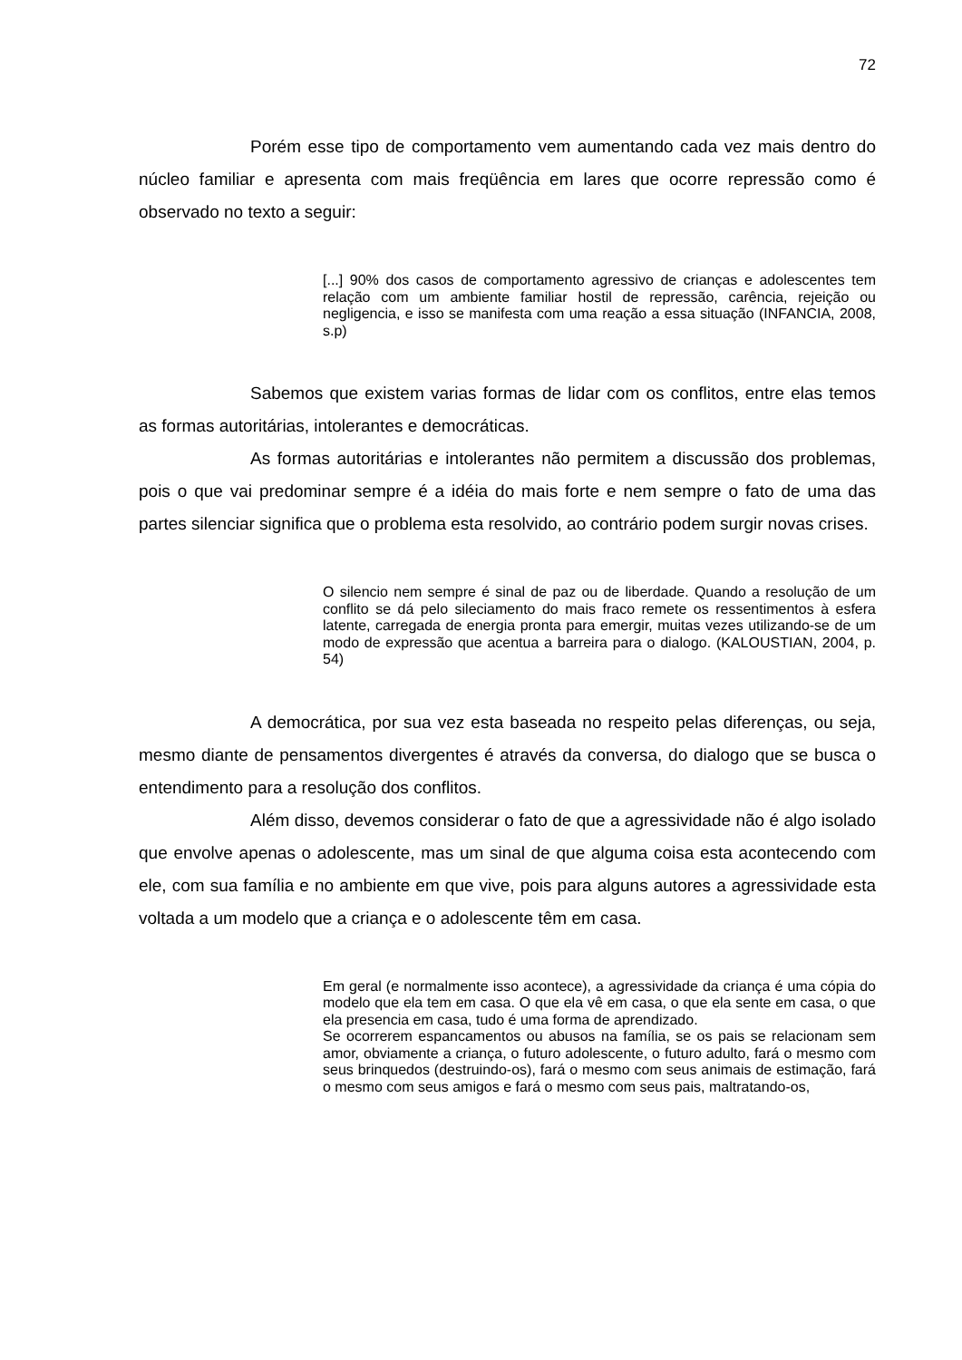72
Porém esse tipo de comportamento vem aumentando cada vez mais dentro do núcleo familiar e apresenta com mais freqüência em lares que ocorre repressão como é observado no texto a seguir:
[...] 90% dos casos de comportamento agressivo de crianças e adolescentes tem relação com um ambiente familiar hostil de repressão, carência, rejeição ou negligencia, e isso se manifesta com uma reação a essa situação (INFANCIA, 2008, s.p)
Sabemos que existem varias formas de lidar com os conflitos, entre elas temos as formas autoritárias, intolerantes e democráticas.
As formas autoritárias e intolerantes não permitem a discussão dos problemas, pois o que vai predominar sempre é a idéia do mais forte e nem sempre o fato de uma das partes silenciar significa que o problema esta resolvido, ao contrário podem surgir novas crises.
O silencio nem sempre é sinal de paz ou de liberdade. Quando a resolução de um conflito se dá pelo sileciamento do mais fraco remete os ressentimentos à esfera latente, carregada de energia pronta para emergir, muitas vezes utilizando-se de um modo de expressão que acentua a barreira para o dialogo. (KALOUSTIAN, 2004, p. 54)
A democrática, por sua vez esta baseada no respeito pelas diferenças, ou seja, mesmo diante de pensamentos divergentes é através da conversa, do dialogo que se busca o entendimento para a resolução dos conflitos.
Além disso, devemos considerar o fato de que a agressividade não é algo isolado que envolve apenas o adolescente, mas um sinal de que alguma coisa esta acontecendo com ele, com sua família e no ambiente em que vive, pois para alguns autores a agressividade esta voltada a um modelo que a criança e o adolescente têm em casa.
Em geral (e normalmente isso acontece), a agressividade da criança é uma cópia do modelo que ela tem em casa. O que ela vê em casa, o que ela sente em casa, o que ela presencia em casa, tudo é uma forma de aprendizado.
Se ocorrerem espancamentos ou abusos na família, se os pais se relacionam sem amor, obviamente a criança, o futuro adolescente, o futuro adulto, fará o mesmo com seus brinquedos (destruindo-os), fará o mesmo com seus animais de estimação, fará o mesmo com seus amigos e fará o mesmo com seus pais, maltratando-os,